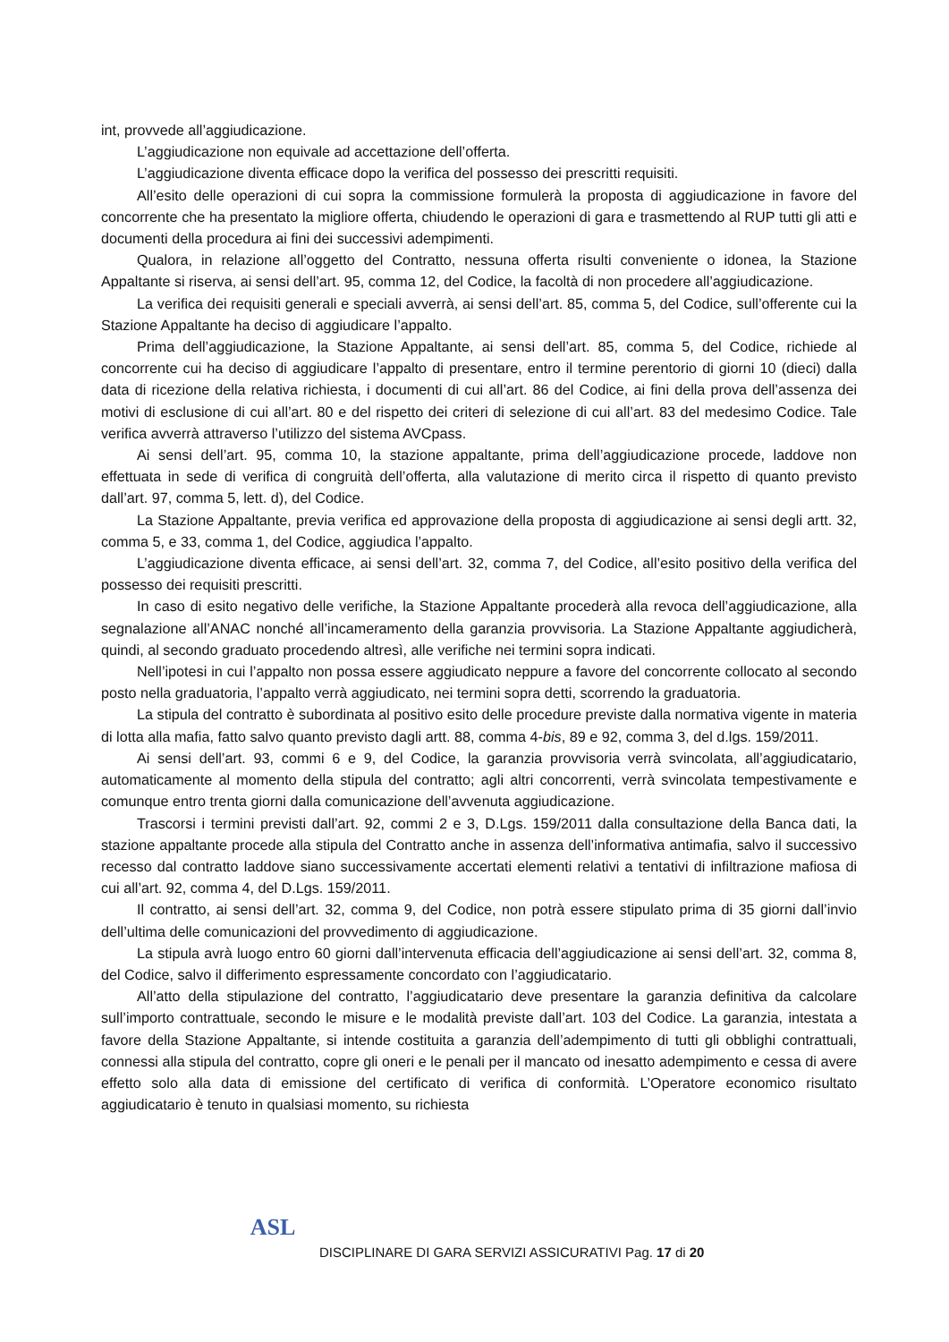int, provvede all’aggiudicazione.
L’aggiudicazione non equivale ad accettazione dell’offerta.
L’aggiudicazione diventa efficace dopo la verifica del possesso dei prescritti requisiti.
All’esito delle operazioni di cui sopra la commissione formulerà la proposta di aggiudicazione in favore del concorrente che ha presentato la migliore offerta, chiudendo le operazioni di gara e trasmettendo al RUP tutti gli atti e documenti della procedura ai fini dei successivi adempimenti.
Qualora, in relazione all’oggetto del Contratto, nessuna offerta risulti conveniente o idonea, la Stazione Appaltante si riserva, ai sensi dell’art. 95, comma 12, del Codice, la facoltà di non procedere all’aggiudicazione.
La verifica dei requisiti generali e speciali avverrà, ai sensi dell’art. 85, comma 5, del Codice, sull’offerente cui la Stazione Appaltante ha deciso di aggiudicare l’appalto.
Prima dell’aggiudicazione, la Stazione Appaltante, ai sensi dell’art. 85, comma 5, del Codice, richiede al concorrente cui ha deciso di aggiudicare l’appalto di presentare, entro il termine perentorio di giorni 10 (dieci) dalla data di ricezione della relativa richiesta, i documenti di cui all’art. 86 del Codice, ai fini della prova dell’assenza dei motivi di esclusione di cui all’art. 80 e del rispetto dei criteri di selezione di cui all’art. 83 del medesimo Codice. Tale verifica avverrà attraverso l’utilizzo del sistema AVCpass.
Ai sensi dell’art. 95, comma 10, la stazione appaltante, prima dell’aggiudicazione procede, laddove non effettuata in sede di verifica di congruità dell’offerta, alla valutazione di merito circa il rispetto di quanto previsto dall’art. 97, comma 5, lett. d), del Codice.
La Stazione Appaltante, previa verifica ed approvazione della proposta di aggiudicazione ai sensi degli artt. 32, comma 5, e 33, comma 1, del Codice, aggiudica l’appalto.
L’aggiudicazione diventa efficace, ai sensi dell’art. 32, comma 7, del Codice, all’esito positivo della verifica del possesso dei requisiti prescritti.
In caso di esito negativo delle verifiche, la Stazione Appaltante procederà alla revoca dell’aggiudicazione, alla segnalazione all’ANAC nonché all’incameramento della garanzia provvisoria. La Stazione Appaltante aggiudicherà, quindi, al secondo graduato procedendo altresì, alle verifiche nei termini sopra indicati.
Nell’ipotesi in cui l’appalto non possa essere aggiudicato neppure a favore del concorrente collocato al secondo posto nella graduatoria, l’appalto verrà aggiudicato, nei termini sopra detti, scorrendo la graduatoria.
La stipula del contratto è subordinata al positivo esito delle procedure previste dalla normativa vigente in materia di lotta alla mafia, fatto salvo quanto previsto dagli artt. 88, comma 4-bis, 89 e 92, comma 3, del d.lgs. 159/2011.
Ai sensi dell’art. 93, commi 6 e 9, del Codice, la garanzia provvisoria verrà svincolata, all’aggiudicatario, automaticamente al momento della stipula del contratto; agli altri concorrenti, verrà svincolata tempestivamente e comunque entro trenta giorni dalla comunicazione dell’avvenuta aggiudicazione.
Trascorsi i termini previsti dall’art. 92, commi 2 e 3, D.Lgs. 159/2011 dalla consultazione della Banca dati, la stazione appaltante procede alla stipula del Contratto anche in assenza dell’informativa antimafia, salvo il successivo recesso dal contratto laddove siano successivamente accertati elementi relativi a tentativi di infiltrazione mafiosa di cui all’art. 92, comma 4, del D.Lgs. 159/2011.
Il contratto, ai sensi dell’art. 32, comma 9, del Codice, non potrà essere stipulato prima di 35 giorni dall’invio dell’ultima delle comunicazioni del provvedimento di aggiudicazione.
La stipula avrà luogo entro 60 giorni dall’intervenuta efficacia dell’aggiudicazione ai sensi dell’art. 32, comma 8, del Codice, salvo il differimento espressamente concordato con l’aggiudicatario.
All’atto della stipulazione del contratto, l’aggiudicatario deve presentare la garanzia definitiva da calcolare sull’importo contrattuale, secondo le misure e le modalità previste dall’art. 103 del Codice. La garanzia, intestata a favore della Stazione Appaltante, si intende costituita a garanzia dell’adempimento di tutti gli obblighi contrattuali, connessi alla stipula del contratto, copre gli oneri e le penali per il mancato od inesatto adempimento e cessa di avere effetto solo alla data di emissione del certificato di verifica di conformità. L’Operatore economico risultato aggiudicatario è tenuto in qualsiasi momento, su richiesta
ASL
DISCIPLINARE DI GARA SERVIZI ASSICURATIVI Pag. 17 di 20